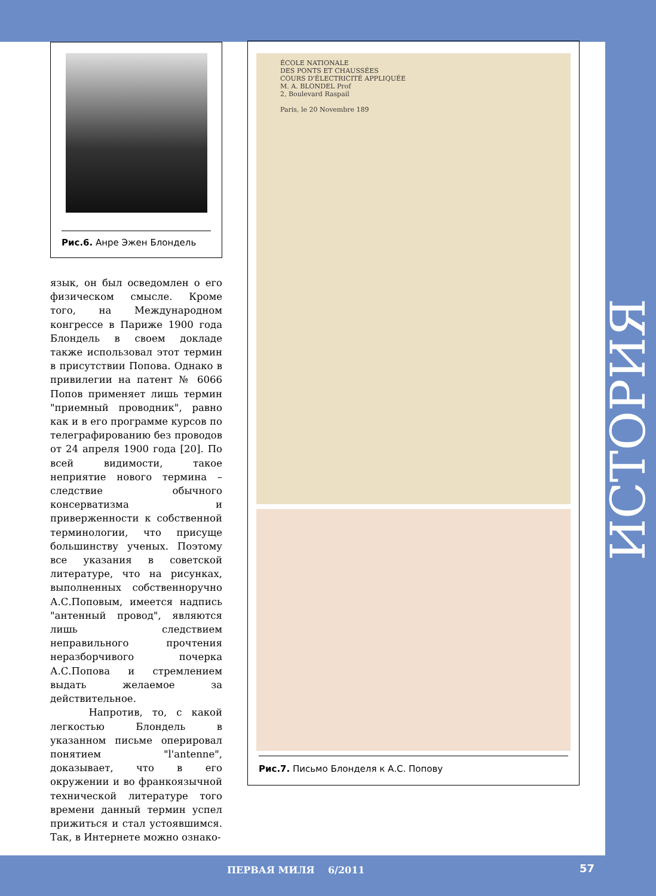Рис.6. Анре Эжен Блондель
язык, он был осведомлен о его физическом смысле. Кроме того, на Международном конгрессе в Париже 1900 года Блондель в своем докладе также использовал этот термин в присутствии Попова. Однако в привилегии на патент № 6066 Попов применяет лишь термин "приемный проводник", равно как и в его программе курсов по телеграфированию без проводов от 24 апреля 1900 года [20]. По всей видимости, такое неприятие нового термина – следствие обычного консерватизма и приверженности к собственной терминологии, что присуще большинству ученых. Поэтому все указания в советской литературе, что на рисунках, выполненных собственноручно А.С.Поповым, имеется надпись "антенный провод", являются лишь следствием неправильного прочтения неразборчивого почерка А.С.Попова и стремлением выдать желаемое за действительное.
Напротив, то, с какой легкостью Блондель в указанном письме оперировал понятием "l'antenne", доказывает, что в его окружении и во франкоязычной технической литературе того времени данный термин успел прижиться и стал устоявшимся. Так, в Интернете можно ознако-
ÉCOLE NATIONALE
DES PONTS ET CHAUSSÉES
COURS D'ÉLECTRICITÉ APPLIQUÉE
M. A. BLONDEL Prof
2, Boulevard Raspail
Paris, le 20 Novembre 189
Рис.7. Письмо Блонделя к А.С. Попову
ИСТОРИЯ
ПЕРВАЯ МИЛЯ 6/2011 57